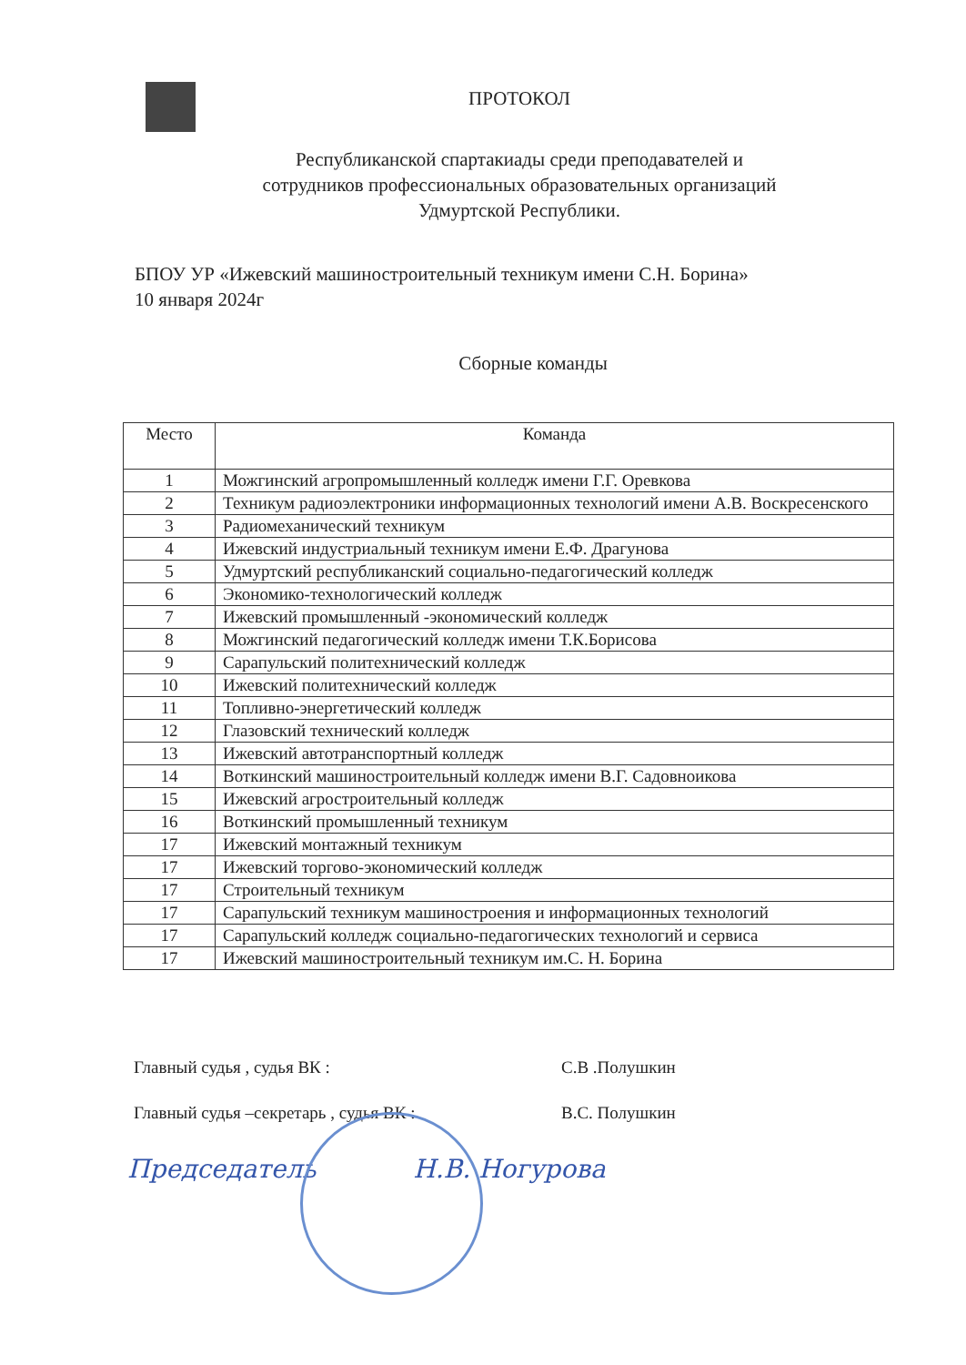ПРОТОКОЛ
Республиканской спартакиады среди преподавателей и
сотрудников профессиональных образовательных организаций
Удмуртской Республики.
БПОУ УР «Ижевский машиностроительный техникум имени С.Н. Борина»
10 января 2024г
Сборные команды
| Место | Команда |
| --- | --- |
| 1 | Можгинский агропромышленный колледж имени Г.Г. Оревкова |
| 2 | Техникум радиоэлектроники информационных технологий имени А.В. Воскресенского |
| 3 | Радиомеханический техникум |
| 4 | Ижевский индустриальный техникум имени Е.Ф. Драгунова |
| 5 | Удмуртский республиканский социально-педагогический колледж |
| 6 | Экономико-технологический колледж |
| 7 | Ижевский промышленный -экономический колледж |
| 8 | Можгинский педагогический колледж имени Т.К.Борисова |
| 9 | Сарапульский политехнический колледж |
| 10 | Ижевский политехнический колледж |
| 11 | Топливно-энергетический колледж |
| 12 | Глазовский технический колледж |
| 13 | Ижевский автотранспортный колледж |
| 14 | Воткинский машиностроительный колледж имени В.Г. Садовноикова |
| 15 | Ижевский агростроительный колледж |
| 16 | Воткинский промышленный техникум |
| 17 | Ижевский монтажный техникум |
| 17 | Ижевский торгово-экономический колледж |
| 17 | Строительный техникум |
| 17 | Сарапульский техникум машиностроения и информационных технологий |
| 17 | Сарапульский колледж социально-педагогических технологий и сервиса |
| 17 | Ижевский машиностроительный техникум им.С. Н. Борина |
Главный судья , судья ВК : С.В .Полушкин
Главный судья –секретарь , судья ВК : В.С. Полушкин
Председатель Н.В. Ногурова